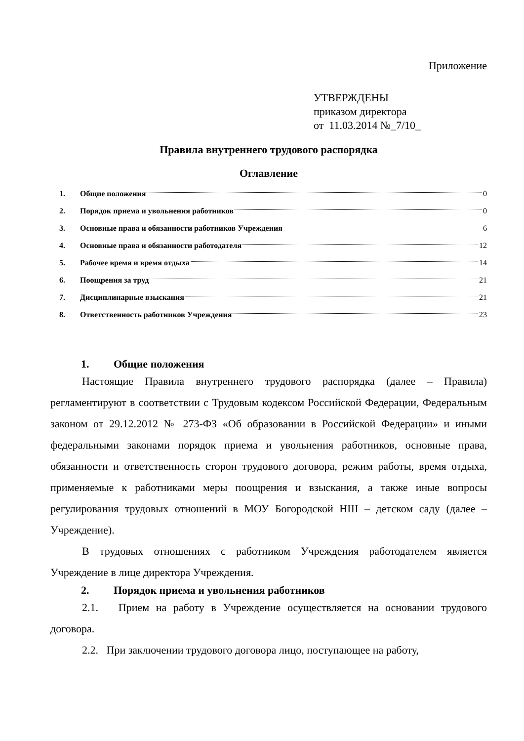Приложение
УТВЕРЖДЕНЫ
приказом директора
от 11.03.2014 №_7/10_
Правила внутреннего трудового распорядка
Оглавление
1. Общие положения 0
2. Порядок приема и увольнения работников 0
3. Основные права и обязанности работников Учреждения 6
4. Основные права и обязанности работодателя 12
5. Рабочее время и время отдыха 14
6. Поощрения за труд 21
7. Дисциплинарные взыскания 21
8. Ответственность работников Учреждения 23
1. Общие положения
Настоящие Правила внутреннего трудового распорядка (далее – Правила) регламентируют в соответствии с Трудовым кодексом Российской Федерации, Федеральным законом от 29.12.2012 № 273-ФЗ «Об образовании в Российской Федерации» и иными федеральными законами порядок приема и увольнения работников, основные права, обязанности и ответственность сторон трудового договора, режим работы, время отдыха, применяемые к работниками меры поощрения и взыскания, а также иные вопросы регулирования трудовых отношений в МОУ Богородской НШ – детском саду (далее – Учреждение).
В трудовых отношениях с работником Учреждения работодателем является Учреждение в лице директора Учреждения.
2. Порядок приема и увольнения работников
2.1. Прием на работу в Учреждение осуществляется на основании трудового договора.
2.2. При заключении трудового договора лицо, поступающее на работу,